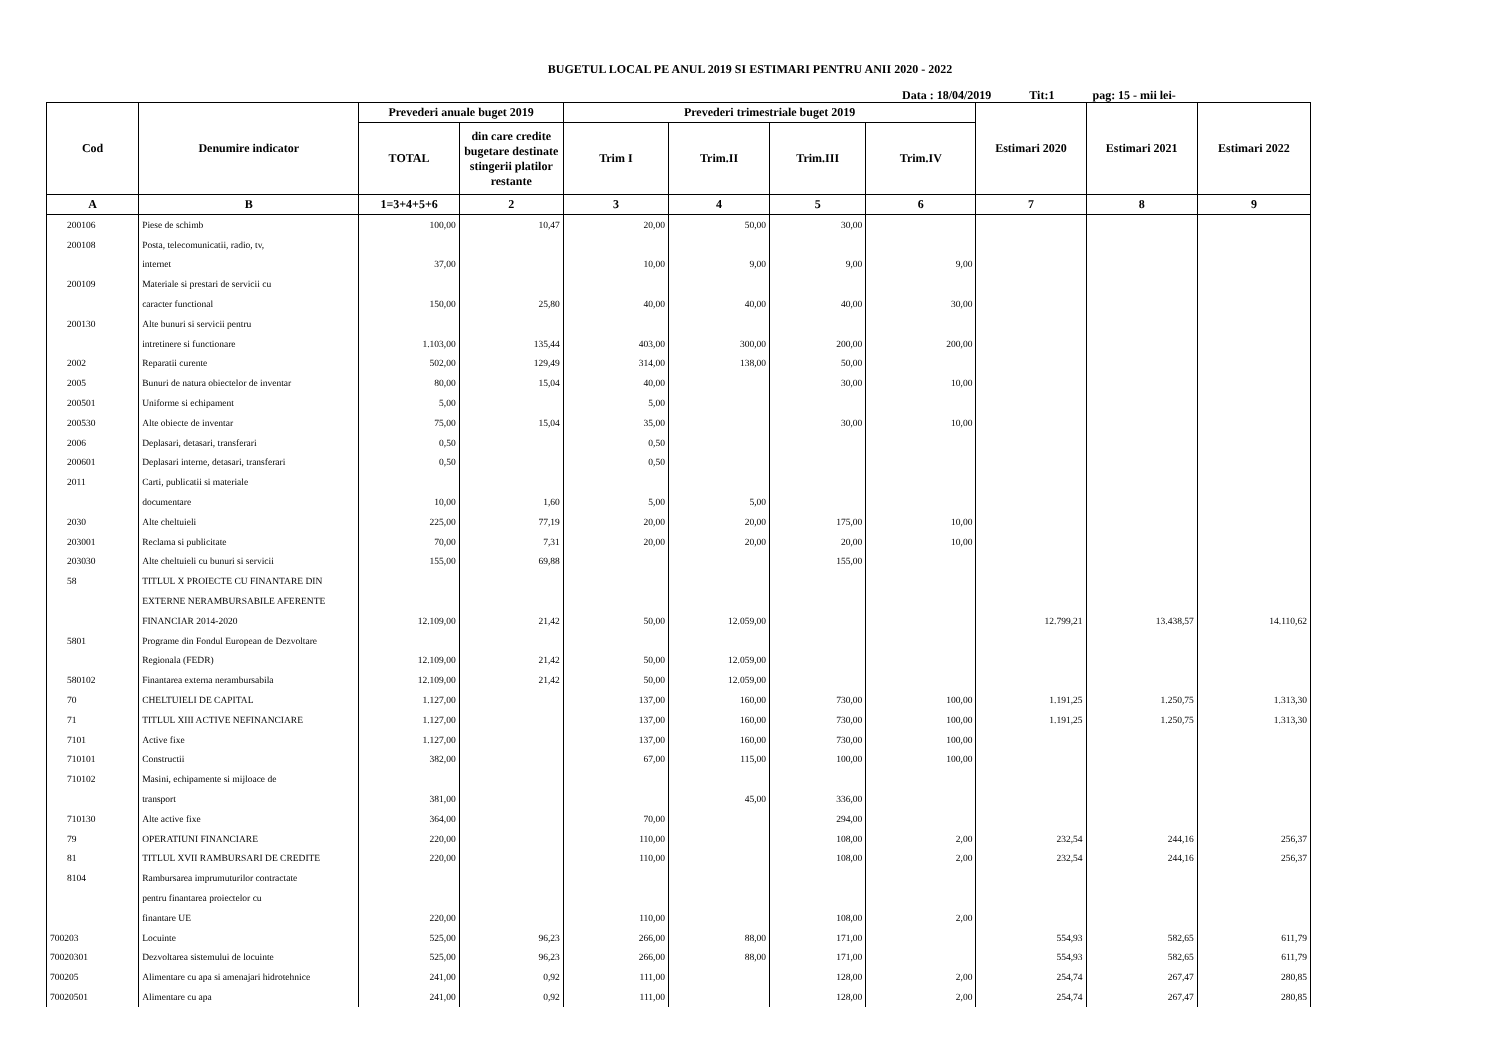BUGETUL LOCAL PE ANUL 2019 SI ESTIMARI PENTRU ANII 2020 - 2022
Data : 18/04/2019 Tit:1 pag: 15 - mii lei-
| Cod | Denumire indicator | Prevederi anuale buget 2019 | | Prevederi trimestriale buget 2019 | | | | Estimari 2020 | Estimari 2021 | Estimari 2022 |
| --- | --- | --- | --- | --- | --- | --- | --- | --- | --- | --- |
| | | TOTAL | din care credite bugetare destinate stingerii platilor restante | Trim I | Trim.II | Trim.III | Trim.IV | | | |
| A | B | 1=3+4+5+6 | 2 | 3 | 4 | 5 | 6 | 7 | 8 | 9 |
| 200106 | Piese de schimb | 100,00 | 10,47 | 20,00 | 50,00 | 30,00 | | | | |
| 200108 | Posta, telecomunicatii, radio, tv, | | | | | | | | | |
| | internet | 37,00 | | 10,00 | 9,00 | 9,00 | 9,00 | | | |
| 200109 | Materiale si prestari de servicii cu | | | | | | | | | |
| | caracter functional | 150,00 | 25,80 | 40,00 | 40,00 | 40,00 | 30,00 | | | |
| 200130 | Alte bunuri si servicii pentru | | | | | | | | | |
| | intretinere si functionare | 1.103,00 | 135,44 | 403,00 | 300,00 | 200,00 | 200,00 | | | |
| 2002 | Reparatii curente | 502,00 | 129,49 | 314,00 | 138,00 | 50,00 | | | | |
| 2005 | Bunuri de natura obiectelor de inventar | 80,00 | 15,04 | 40,00 | | 30,00 | 10,00 | | | |
| 200501 | Uniforme si echipament | 5,00 | | 5,00 | | | | | | |
| 200530 | Alte obiecte de inventar | 75,00 | 15,04 | 35,00 | | 30,00 | 10,00 | | | |
| 2006 | Deplasari, detasari, transferari | 0,50 | | 0,50 | | | | | | |
| 200601 | Deplasari interne, detasari, transferari | 0,50 | | 0,50 | | | | | | |
| 2011 | Carti, publicatii si materiale | | | | | | | | | |
| | documentare | 10,00 | 1,60 | 5,00 | 5,00 | | | | | |
| 2030 | Alte cheltuieli | 225,00 | 77,19 | 20,00 | 20,00 | 175,00 | 10,00 | | | |
| 203001 | Reclama si publicitate | 70,00 | 7,31 | 20,00 | 20,00 | 20,00 | 10,00 | | | |
| 203030 | Alte cheltuieli cu bunuri si servicii | 155,00 | 69,88 | | | 155,00 | | | | |
| 58 | TITLUL X PROIECTE CU FINANTARE DIN | | | | | | | | | |
| | EXTERNE NERAMBURSABILE AFERENTE | | | | | | | | | |
| | FINANCIAR 2014-2020 | 12.109,00 | 21,42 | 50,00 | 12.059,00 | | | 12.799,21 | 13.438,57 | 14.110,62 |
| 5801 | Programe din Fondul European de Dezvoltare | | | | | | | | | |
| | Regionala (FEDR) | 12.109,00 | 21,42 | 50,00 | 12.059,00 | | | | | |
| 580102 | Finantarea externa nerambursabila | 12.109,00 | 21,42 | 50,00 | 12.059,00 | | | | | |
| 70 | CHELTUIELI DE CAPITAL | 1.127,00 | | 137,00 | 160,00 | 730,00 | 100,00 | 1.191,25 | 1.250,75 | 1.313,30 |
| 71 | TITLUL XIII ACTIVE NEFINANCIARE | 1.127,00 | | 137,00 | 160,00 | 730,00 | 100,00 | 1.191,25 | 1.250,75 | 1.313,30 |
| 7101 | Active fixe | 1.127,00 | | 137,00 | 160,00 | 730,00 | 100,00 | | | |
| 710101 | Constructii | 382,00 | | 67,00 | 115,00 | 100,00 | 100,00 | | | |
| 710102 | Masini, echipamente si mijloace de | | | | | | | | | |
| | transport | 381,00 | | | 45,00 | 336,00 | | | | |
| 710130 | Alte active fixe | 364,00 | | 70,00 | | 294,00 | | | | |
| 79 | OPERATIUNI FINANCIARE | 220,00 | | 110,00 | | 108,00 | 2,00 | 232,54 | 244,16 | 256,37 |
| 81 | TITLUL XVII RAMBURSARI DE CREDITE | 220,00 | | 110,00 | | 108,00 | 2,00 | 232,54 | 244,16 | 256,37 |
| 8104 | Rambursarea imprumuturilor contractate | | | | | | | | | |
| | pentru finantarea proiectelor cu | | | | | | | | | |
| | finantare UE | 220,00 | | 110,00 | | 108,00 | 2,00 | | | |
| 700203 | Locuinte | 525,00 | 96,23 | 266,00 | 88,00 | 171,00 | | 554,93 | 582,65 | 611,79 |
| 70020301 | Dezvoltarea sistemului de locuinte | 525,00 | 96,23 | 266,00 | 88,00 | 171,00 | | 554,93 | 582,65 | 611,79 |
| 700205 | Alimentare cu apa si amenajari hidrotehnice | 241,00 | 0,92 | 111,00 | | 128,00 | 2,00 | 254,74 | 267,47 | 280,85 |
| 70020501 | Alimentare cu apa | 241,00 | 0,92 | 111,00 | | 128,00 | 2,00 | 254,74 | 267,47 | 280,85 |